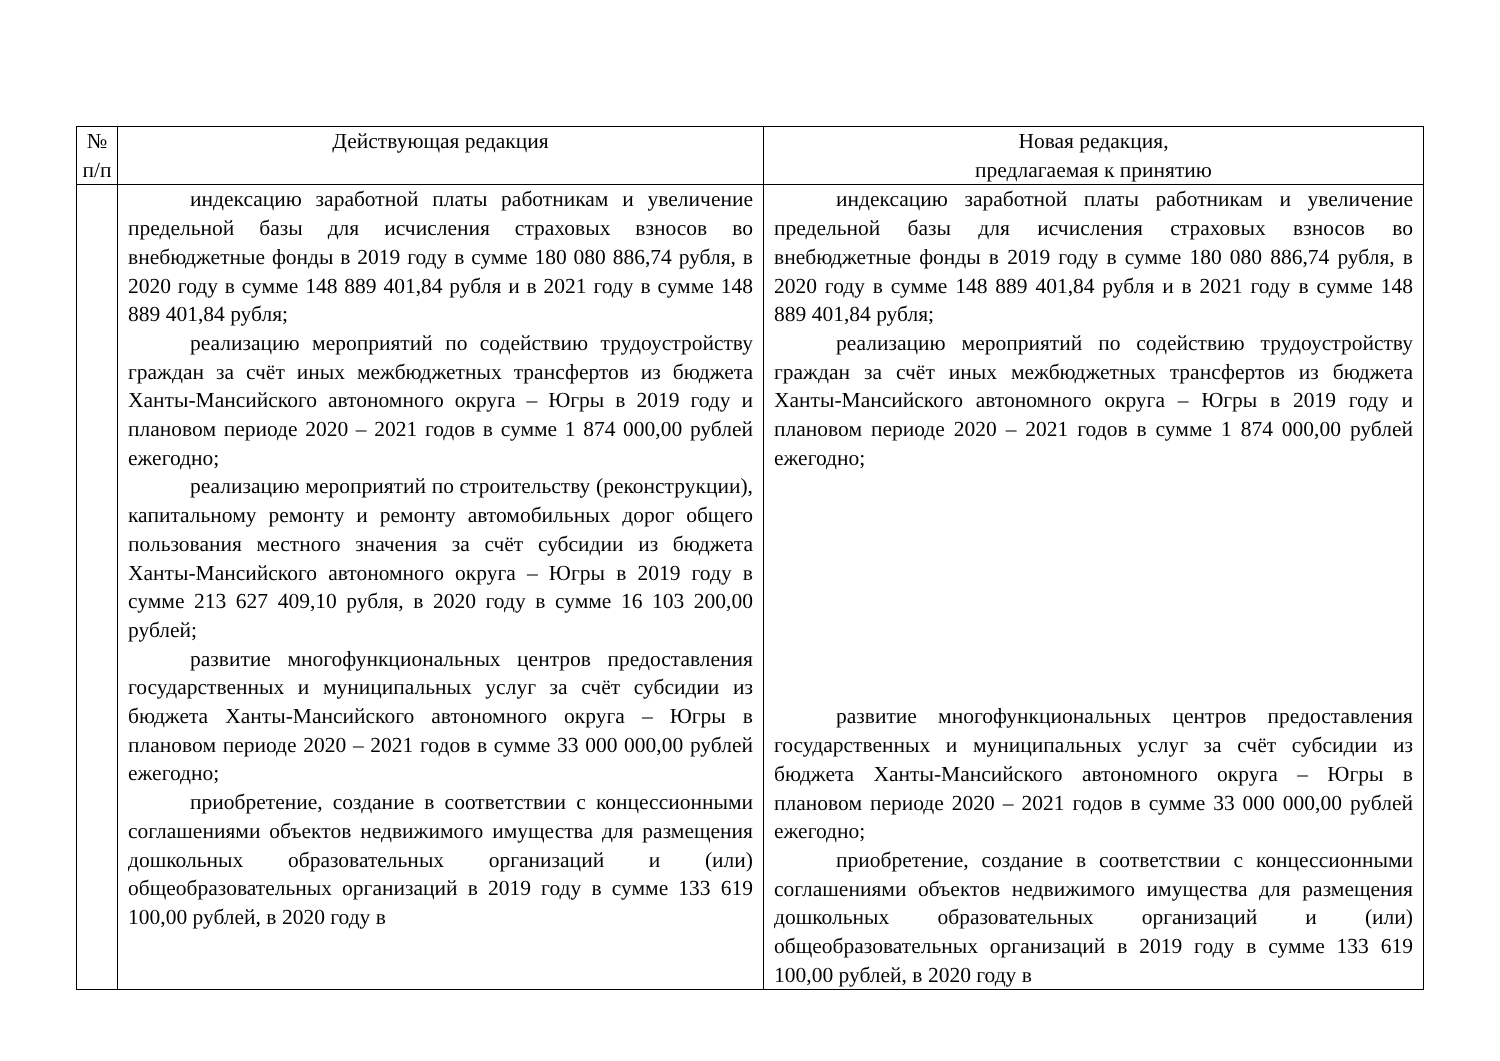| № п/п | Действующая редакция | Новая редакция, предлагаемая к принятию |
| --- | --- | --- |
| | индексацию заработной платы работникам и увеличение предельной базы для исчисления страховых взносов во внебюджетные фонды в 2019 году в сумме 180 080 886,74 рубля, в 2020 году в сумме 148 889 401,84 рубля и в 2021 году в сумме 148 889 401,84 рубля; реализацию мероприятий по содействию трудоустройству граждан за счёт иных межбюджетных трансфертов из бюджета Ханты-Мансийского автономного округа – Югры в 2019 году и плановом периоде 2020 – 2021 годов в сумме 1 874 000,00 рублей ежегодно; реализацию мероприятий по строительству (реконструкции), капитальному ремонту и ремонту автомобильных дорог общего пользования местного значения за счёт субсидии из бюджета Ханты-Мансийского автономного округа – Югры в 2019 году в сумме 213 627 409,10 рубля, в 2020 году в сумме 16 103 200,00 рублей; развитие многофункциональных центров предоставления государственных и муниципальных услуг за счёт субсидии из бюджета Ханты-Мансийского автономного округа – Югры в плановом периоде 2020 – 2021 годов в сумме 33 000 000,00 рублей ежегодно; приобретение, создание в соответствии с концессионными соглашениями объектов недвижимого имущества для размещения дошкольных образовательных организаций и (или) общеобразовательных организаций в 2019 году в сумме 133 619 100,00 рублей, в 2020 году в | индексацию заработной платы работникам и увеличение предельной базы для исчисления страховых взносов во внебюджетные фонды в 2019 году в сумме 180 080 886,74 рубля, в 2020 году в сумме 148 889 401,84 рубля и в 2021 году в сумме 148 889 401,84 рубля; реализацию мероприятий по содействию трудоустройству граждан за счёт иных межбюджетных трансфертов из бюджета Ханты-Мансийского автономного округа – Югры в 2019 году и плановом периоде 2020 – 2021 годов в сумме 1 874 000,00 рублей ежегодно; развитие многофункциональных центров предоставления государственных и муниципальных услуг за счёт субсидии из бюджета Ханты-Мансийского автономного округа – Югры в плановом периоде 2020 – 2021 годов в сумме 33 000 000,00 рублей ежегодно; приобретение, создание в соответствии с концессионными соглашениями объектов недвижимого имущества для размещения дошкольных образовательных организаций и (или) общеобразовательных организаций в 2019 году в сумме 133 619 100,00 рублей, в 2020 году в |